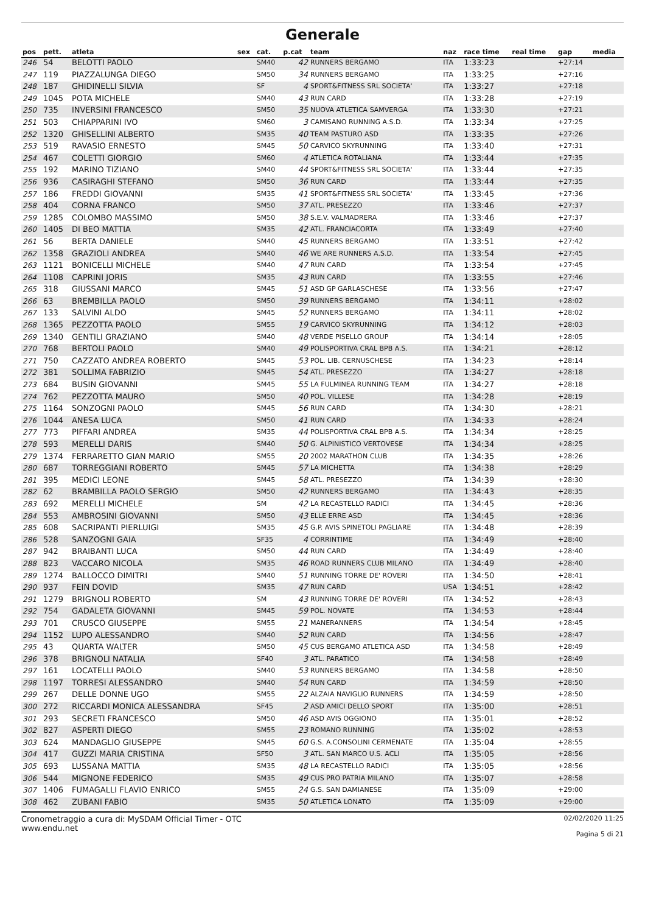Generale
| pos | pett. | atleta | sex | cat. | p.cat | team | naz | race time | real time | gap | media |
| --- | --- | --- | --- | --- | --- | --- | --- | --- | --- | --- | --- |
| 246 | 54 | BELOTTI PAOLO | | SM40 | 42 | RUNNERS BERGAMO | ITA | 1:33:23 | | +27:14 | |
| 247 | 119 | PIAZZALUNGA DIEGO | | SM50 | 34 | RUNNERS BERGAMO | ITA | 1:33:25 | | +27:16 | |
| 248 | 187 | GHIDINELLI SILVIA | | SF | 4 | SPORT&FITNESS SRL SOCIETA' | ITA | 1:33:27 | | +27:18 | |
| 249 | 1045 | POTA MICHELE | | SM40 | 43 | RUN CARD | ITA | 1:33:28 | | +27:19 | |
| 250 | 735 | INVERSINI FRANCESCO | | SM50 | 35 | NUOVA ATLETICA SAMVERGA | ITA | 1:33:30 | | +27:21 | |
| 251 | 503 | CHIAPPARINI IVO | | SM60 | 3 | CAMISANO RUNNING A.S.D. | ITA | 1:33:34 | | +27:25 | |
| 252 | 1320 | GHISELLINI ALBERTO | | SM35 | 40 | TEAM PASTURO ASD | ITA | 1:33:35 | | +27:26 | |
| 253 | 519 | RAVASIO ERNESTO | | SM45 | 50 | CARVICO SKYRUNNING | ITA | 1:33:40 | | +27:31 | |
| 254 | 467 | COLETTI GIORGIO | | SM60 | 4 | ATLETICA ROTALIANA | ITA | 1:33:44 | | +27:35 | |
| 255 | 192 | MARINO TIZIANO | | SM40 | 44 | SPORT&FITNESS SRL SOCIETA' | ITA | 1:33:44 | | +27:35 | |
| 256 | 936 | CASIRAGHI STEFANO | | SM50 | 36 | RUN CARD | ITA | 1:33:44 | | +27:35 | |
| 257 | 186 | FREDDI GIOVANNI | | SM35 | 41 | SPORT&FITNESS SRL SOCIETA' | ITA | 1:33:45 | | +27:36 | |
| 258 | 404 | CORNA FRANCO | | SM50 | 37 | ATL. PRESEZZO | ITA | 1:33:46 | | +27:37 | |
| 259 | 1285 | COLOMBO MASSIMO | | SM50 | 38 | S.E.V. VALMADRERA | ITA | 1:33:46 | | +27:37 | |
| 260 | 1405 | DI BEO MATTIA | | SM35 | 42 | ATL. FRANCIACORTA | ITA | 1:33:49 | | +27:40 | |
| 261 | 56 | BERTA DANIELE | | SM40 | 45 | RUNNERS BERGAMO | ITA | 1:33:51 | | +27:42 | |
| 262 | 1358 | GRAZIOLI ANDREA | | SM40 | 46 | WE ARE RUNNERS A.S.D. | ITA | 1:33:54 | | +27:45 | |
| 263 | 1121 | BONICELLI MICHELE | | SM40 | 47 | RUN CARD | ITA | 1:33:54 | | +27:45 | |
| 264 | 1108 | CAPRINI JORIS | | SM35 | 43 | RUN CARD | ITA | 1:33:55 | | +27:46 | |
| 265 | 318 | GIUSSANI MARCO | | SM45 | 51 | ASD GP GARLASCHESE | ITA | 1:33:56 | | +27:47 | |
| 266 | 63 | BREMBILLA PAOLO | | SM50 | 39 | RUNNERS BERGAMO | ITA | 1:34:11 | | +28:02 | |
| 267 | 133 | SALVINI ALDO | | SM45 | 52 | RUNNERS BERGAMO | ITA | 1:34:11 | | +28:02 | |
| 268 | 1365 | PEZZOTTA PAOLO | | SM55 | 19 | CARVICO SKYRUNNING | ITA | 1:34:12 | | +28:03 | |
| 269 | 1340 | GENTILI GRAZIANO | | SM40 | 48 | VERDE PISELLO GROUP | ITA | 1:34:14 | | +28:05 | |
| 270 | 768 | BERTOLI PAOLO | | SM40 | 49 | POLISPORTIVA CRAL BPB A.S. | ITA | 1:34:21 | | +28:12 | |
| 271 | 750 | CAZZATO ANDREA ROBERTO | | SM45 | 53 | POL. LIB. CERNUSCHESE | ITA | 1:34:23 | | +28:14 | |
| 272 | 381 | SOLLIMA FABRIZIO | | SM45 | 54 | ATL. PRESEZZO | ITA | 1:34:27 | | +28:18 | |
| 273 | 684 | BUSIN GIOVANNI | | SM45 | 55 | LA FULMINEA RUNNING TEAM | ITA | 1:34:27 | | +28:18 | |
| 274 | 762 | PEZZOTTA MAURO | | SM50 | 40 | POL. VILLESE | ITA | 1:34:28 | | +28:19 | |
| 275 | 1164 | SONZOGNI PAOLO | | SM45 | 56 | RUN CARD | ITA | 1:34:30 | | +28:21 | |
| 276 | 1044 | ANESA LUCA | | SM50 | 41 | RUN CARD | ITA | 1:34:33 | | +28:24 | |
| 277 | 773 | PIFFARI ANDREA | | SM35 | 44 | POLISPORTIVA CRAL BPB A.S. | ITA | 1:34:34 | | +28:25 | |
| 278 | 593 | MERELLI DARIS | | SM40 | 50 | G. ALPINISTICO VERTOVESE | ITA | 1:34:34 | | +28:25 | |
| 279 | 1374 | FERRARETTO GIAN MARIO | | SM55 | 20 | 2002 MARATHON CLUB | ITA | 1:34:35 | | +28:26 | |
| 280 | 687 | TORREGGIANI ROBERTO | | SM45 | 57 | LA MICHETTA | ITA | 1:34:38 | | +28:29 | |
| 281 | 395 | MEDICI LEONE | | SM45 | 58 | ATL. PRESEZZO | ITA | 1:34:39 | | +28:30 | |
| 282 | 62 | BRAMBILLA PAOLO SERGIO | | SM50 | 42 | RUNNERS BERGAMO | ITA | 1:34:43 | | +28:35 | |
| 283 | 692 | MERELLI MICHELE | | SM | 42 | LA RECASTELLO RADICI | ITA | 1:34:45 | | +28:36 | |
| 284 | 553 | AMBROSINI GIOVANNI | | SM50 | 43 | ELLE ERRE ASD | ITA | 1:34:45 | | +28:36 | |
| 285 | 608 | SACRIPANTI PIERLUIGI | | SM35 | 45 | G.P. AVIS SPINETOLI PAGLIARE | ITA | 1:34:48 | | +28:39 | |
| 286 | 528 | SANZOGNI GAIA | | SF35 | 4 | CORRINTIME | ITA | 1:34:49 | | +28:40 | |
| 287 | 942 | BRAIBANTI LUCA | | SM50 | 44 | RUN CARD | ITA | 1:34:49 | | +28:40 | |
| 288 | 823 | VACCARO NICOLA | | SM35 | 46 | ROAD RUNNERS CLUB MILANO | ITA | 1:34:49 | | +28:40 | |
| 289 | 1274 | BALLOCCO DIMITRI | | SM40 | 51 | RUNNING TORRE DE' ROVERI | ITA | 1:34:50 | | +28:41 | |
| 290 | 937 | FEIN DOVID | | SM35 | 47 | RUN CARD | USA | 1:34:51 | | +28:42 | |
| 291 | 1279 | BRIGNOLI ROBERTO | | SM | 43 | RUNNING TORRE DE' ROVERI | ITA | 1:34:52 | | +28:43 | |
| 292 | 754 | GADALETA GIOVANNI | | SM45 | 59 | POL. NOVATE | ITA | 1:34:53 | | +28:44 | |
| 293 | 701 | CRUSCO GIUSEPPE | | SM55 | 21 | MANERANNERS | ITA | 1:34:54 | | +28:45 | |
| 294 | 1152 | LUPO ALESSANDRO | | SM40 | 52 | RUN CARD | ITA | 1:34:56 | | +28:47 | |
| 295 | 43 | QUARTA WALTER | | SM50 | 45 | CUS BERGAMO ATLETICA ASD | ITA | 1:34:58 | | +28:49 | |
| 296 | 378 | BRIGNOLI NATALIA | | SF40 | 3 | ATL. PARATICO | ITA | 1:34:58 | | +28:49 | |
| 297 | 161 | LOCATELLI PAOLO | | SM40 | 53 | RUNNERS BERGAMO | ITA | 1:34:58 | | +28:50 | |
| 298 | 1197 | TORRESI ALESSANDRO | | SM40 | 54 | RUN CARD | ITA | 1:34:59 | | +28:50 | |
| 299 | 267 | DELLE DONNE UGO | | SM55 | 22 | ALZAIA NAVIGLIO RUNNERS | ITA | 1:34:59 | | +28:50 | |
| 300 | 272 | RICCARDI MONICA ALESSANDRA | | SF45 | 2 | ASD AMICI DELLO SPORT | ITA | 1:35:00 | | +28:51 | |
| 301 | 293 | SECRETI FRANCESCO | | SM50 | 46 | ASD AVIS OGGIONO | ITA | 1:35:01 | | +28:52 | |
| 302 | 827 | ASPERTI DIEGO | | SM55 | 23 | ROMANO RUNNING | ITA | 1:35:02 | | +28:53 | |
| 303 | 624 | MANDAGLIO GIUSEPPE | | SM45 | 60 | G.S. A.CONSOLINI CERMENATE | ITA | 1:35:04 | | +28:55 | |
| 304 | 417 | GUZZI MARIA CRISTINA | | SF50 | 3 | ATL. SAN MARCO U.S. ACLI | ITA | 1:35:05 | | +28:56 | |
| 305 | 693 | LUSSANA MATTIA | | SM35 | 48 | LA RECASTELLO RADICI | ITA | 1:35:05 | | +28:56 | |
| 306 | 544 | MIGNONE FEDERICO | | SM35 | 49 | CUS PRO PATRIA MILANO | ITA | 1:35:07 | | +28:58 | |
| 307 | 1406 | FUMAGALLI FLAVIO ENRICO | | SM55 | 24 | G.S. SAN DAMIANESE | ITA | 1:35:09 | | +29:00 | |
| 308 | 462 | ZUBANI FABIO | | SM35 | 50 | ATLETICA LONATO | ITA | 1:35:09 | | +29:00 | |
Cronometraggio a cura di: MySDAM Official Timer - OTC
www.endu.net
02/02/2020 11:25
Pagina 5 di 21